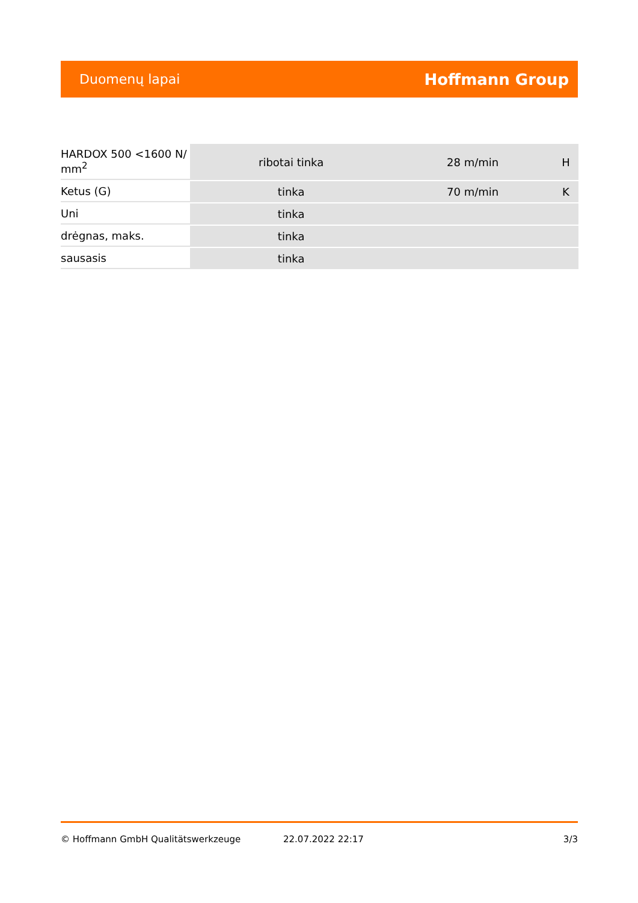Duomenų lapai Hoffmann Group
| HARDOX 500 <1600 N/ mm<sup>2</sup> | ribotai tinka | 28 m/min | H |
| Ketus (G) | tinka | 70 m/min | K |
| Uni | tinka | | |
| drėgnas, maks. | tinka | | |
| sausasis | tinka | | |
© Hoffmann GmbH Qualitätswerkzeuge 22.07.2022 22:17 3/3